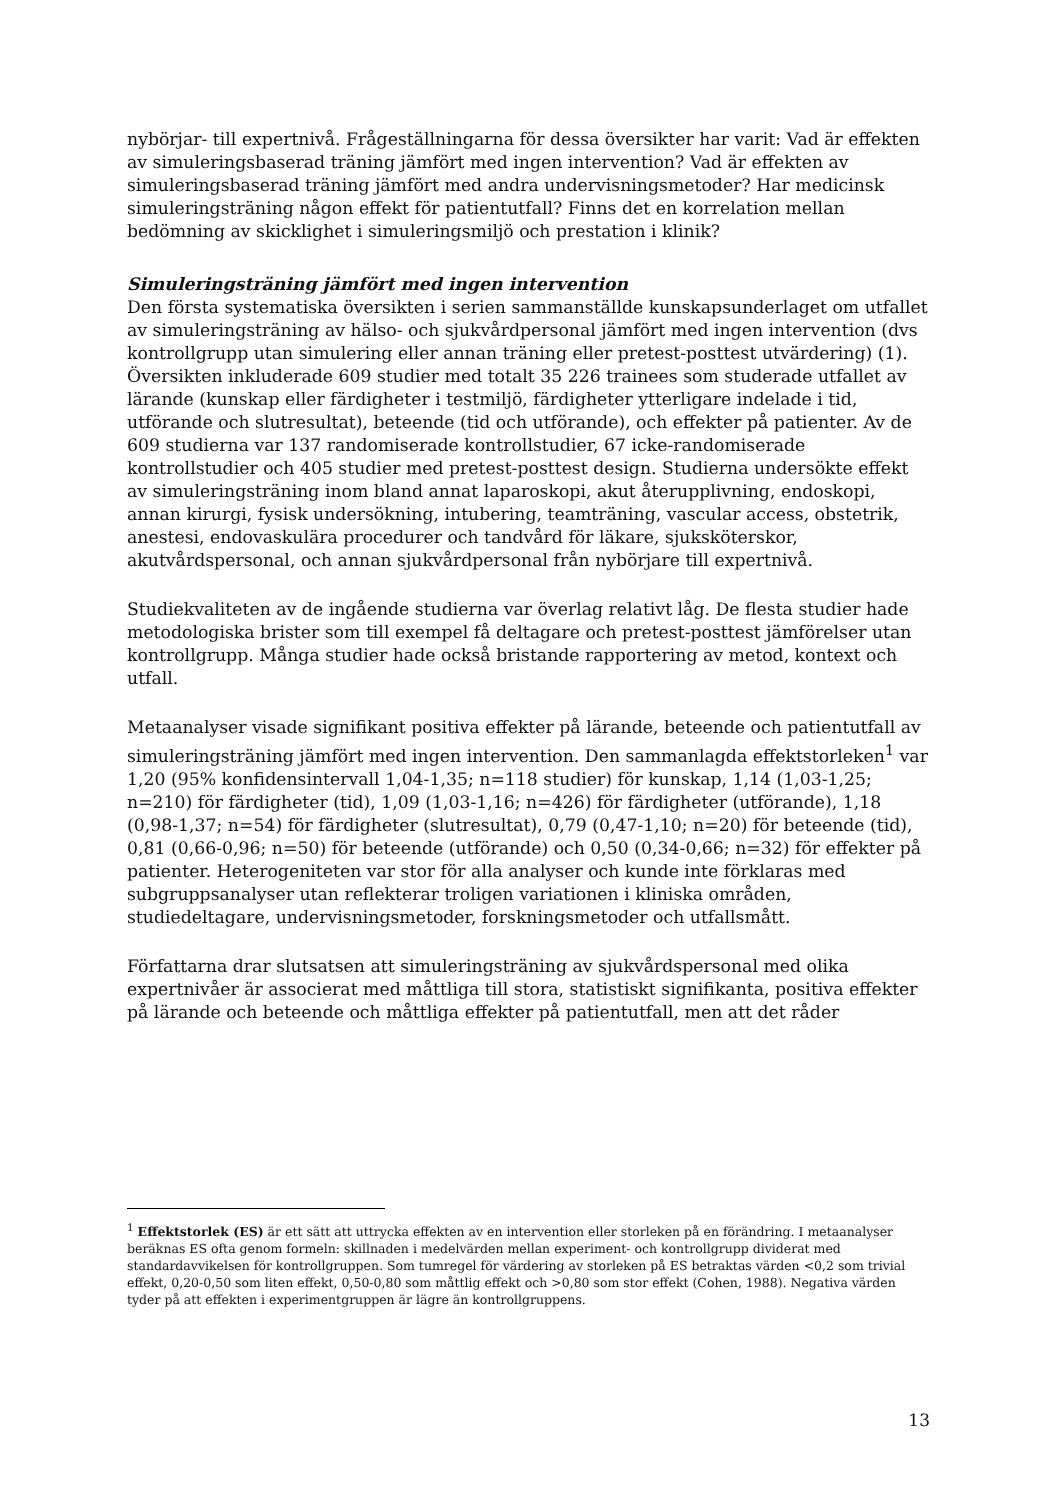nybörjar- till expertnivå. Frågeställningarna för dessa översikter har varit: Vad är effekten av simuleringsbaserad träning jämfört med ingen intervention? Vad är effekten av simuleringsbaserad träning jämfört med andra undervisningsmetoder? Har medicinsk simuleringsträning någon effekt för patientutfall? Finns det en korrelation mellan bedömning av skicklighet i simuleringsmiljö och prestation i klinik?
Simuleringsträning jämfört med ingen intervention
Den första systematiska översikten i serien sammanställde kunskapsunderlaget om utfallet av simuleringsträning av hälso- och sjukvårdpersonal jämfört med ingen intervention (dvs kontrollgrupp utan simulering eller annan träning eller pretest-posttest utvärdering) (1). Översikten inkluderade 609 studier med totalt 35 226 trainees som studerade utfallet av lärande (kunskap eller färdigheter i testmiljö, färdigheter ytterligare indelade i tid, utförande och slutresultat), beteende (tid och utförande), och effekter på patienter. Av de 609 studierna var 137 randomiserade kontrollstudier, 67 icke-randomiserade kontrollstudier och 405 studier med pretest-posttest design. Studierna undersökte effekt av simuleringsträning inom bland annat laparoskopi, akut återupplivning, endoskopi, annan kirurgi, fysisk undersökning, intubering, teamträning, vascular access, obstetrik, anestesi, endovaskulära procedurer och tandvård för läkare, sjuksköterskor, akutvårdspersonal, och annan sjukvårdpersonal från nybörjare till expertnivå.
Studiekvaliteten av de ingående studierna var överlag relativt låg. De flesta studier hade metodologiska brister som till exempel få deltagare och pretest-posttest jämförelser utan kontrollgrupp. Många studier hade också bristande rapportering av metod, kontext och utfall.
Metaanalyser visade signifikant positiva effekter på lärande, beteende och patientutfall av simuleringsträning jämfört med ingen intervention. Den sammanlagda effektstorleken<sup>1</sup> var 1,20 (95% konfidensintervall 1,04-1,35; n=118 studier) för kunskap, 1,14 (1,03-1,25; n=210) för färdigheter (tid), 1,09 (1,03-1,16; n=426) för färdigheter (utförande), 1,18 (0,98-1,37; n=54) för färdigheter (slutresultat), 0,79 (0,47-1,10; n=20) för beteende (tid), 0,81 (0,66-0,96; n=50) för beteende (utförande) och 0,50 (0,34-0,66; n=32) för effekter på patienter. Heterogeniteten var stor för alla analyser och kunde inte förklaras med subgruppsanalyser utan reflekterar troligen variationen i kliniska områden, studiedeltagare, undervisningsmetoder, forskningsmetoder och utfallsmått.
Författarna drar slutsatsen att simuleringsträning av sjukvårdspersonal med olika expertnivåer är associerat med måttliga till stora, statistiskt signifikanta, positiva effekter på lärande och beteende och måttliga effekter på patientutfall, men att det råder
<sup>1</sup> Effektstorlek (ES) är ett sätt att uttrycka effekten av en intervention eller storleken på en förändring. I metaanalyser beräknas ES ofta genom formeln: skillnaden i medelvärden mellan experiment- och kontrollgrupp dividerat med standardavvikelsen för kontrollgruppen. Som tumregel för värdering av storleken på ES betraktas värden <0,2 som trivial effekt, 0,20-0,50 som liten effekt, 0,50-0,80 som måttlig effekt och >0,80 som stor effekt (Cohen, 1988). Negativa värden tyder på att effekten i experimentgruppen är lägre än kontrollgruppens.
13